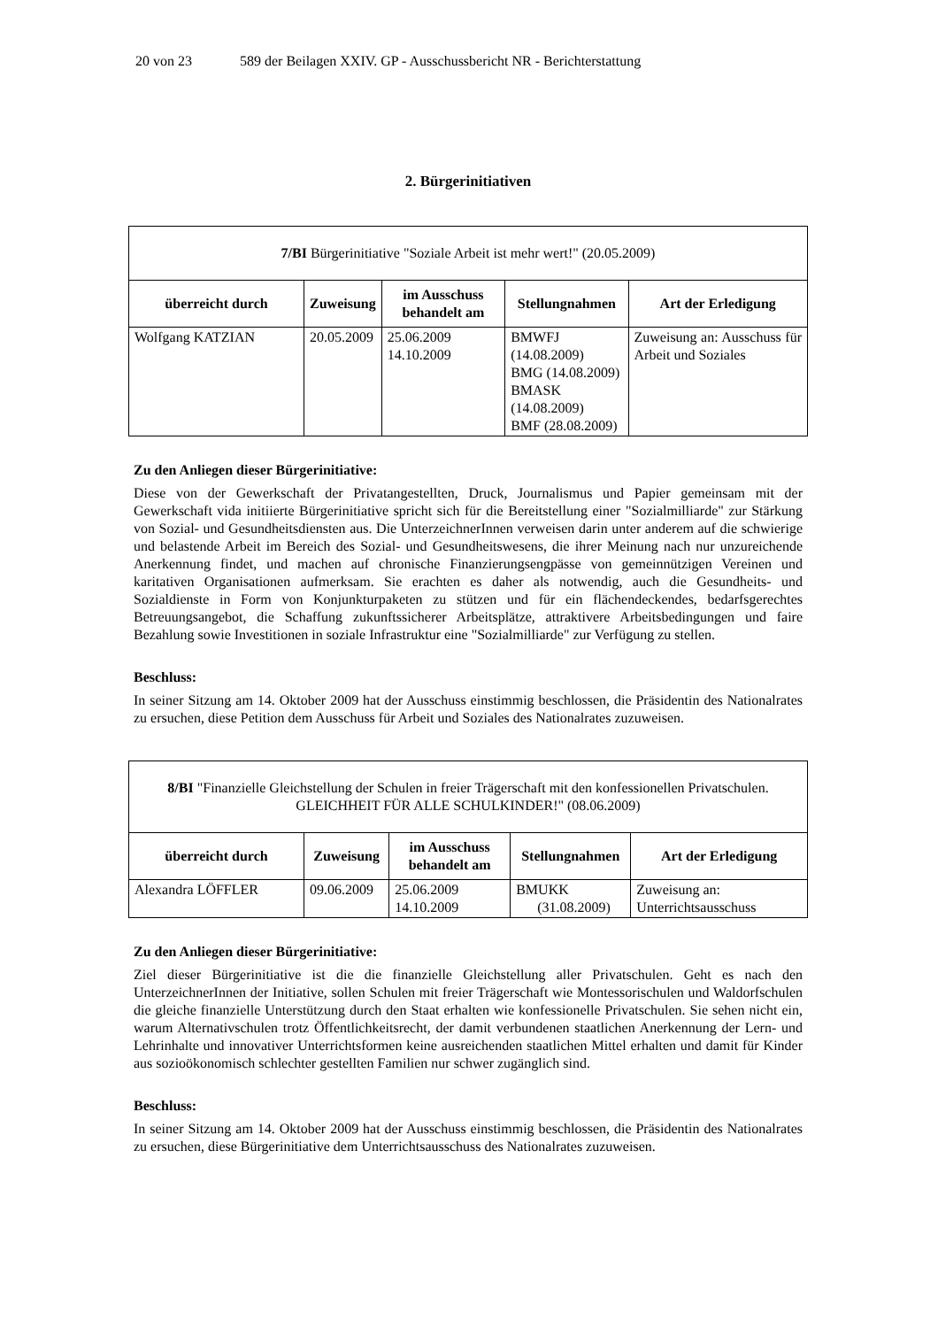20 von 23 589 der Beilagen XXIV. GP - Ausschussbericht NR - Berichterstattung
2. Bürgerinitiativen
| 7/BI Bürgerinitiative "Soziale Arbeit ist mehr wert!" (20.05.2009) | | | | |
| überreicht durch | Zuweisung | im Ausschuss behandelt am | Stellungnahmen | Art der Erledigung |
| Wolfgang KATZIAN | 20.05.2009 | 25.06.2009 14.10.2009 | BMWFJ (14.08.2009) BMG (14.08.2009) BMASK (14.08.2009) BMF (28.08.2009) | Zuweisung an: Ausschuss für Arbeit und Soziales |
Zu den Anliegen dieser Bürgerinitiative:
Diese von der Gewerkschaft der Privatangestellten, Druck, Journalismus und Papier gemeinsam mit der Gewerkschaft vida initiierte Bürgerinitiative spricht sich für die Bereitstellung einer "Sozialmilliarde" zur Stärkung von Sozial- und Gesundheitsdiensten aus. Die UnterzeichnerInnen verweisen darin unter anderem auf die schwierige und belastende Arbeit im Bereich des Sozial- und Gesundheitswesens, die ihrer Meinung nach nur unzureichende Anerkennung findet, und machen auf chronische Finanzierungsengpässe von gemeinnützigen Vereinen und karitativen Organisationen aufmerksam. Sie erachten es daher als notwendig, auch die Gesundheits- und Sozialdienste in Form von Konjunkturpaketen zu stützen und für ein flächendeckendes, bedarfsgerechtes Betreuungsangebot, die Schaffung zukunftssicherer Arbeitsplätze, attraktivere Arbeitsbedingungen und faire Bezahlung sowie Investitionen in soziale Infrastruktur eine "Sozialmilliarde" zur Verfügung zu stellen.
Beschluss:
In seiner Sitzung am 14. Oktober 2009 hat der Ausschuss einstimmig beschlossen, die Präsidentin des Nationalrates zu ersuchen, diese Petition dem Ausschuss für Arbeit und Soziales des Nationalrates zuzuweisen.
| 8/BI "Finanzielle Gleichstellung der Schulen in freier Trägerschaft mit den konfessionellen Privatschulen. GLEICHHEIT FÜR ALLE SCHULKINDER!" (08.06.2009) | | | | |
| überreicht durch | Zuweisung | im Ausschuss behandelt am | Stellungnahmen | Art der Erledigung |
| Alexandra LÖFFLER | 09.06.2009 | 25.06.2009 14.10.2009 | BMUKK (31.08.2009) | Zuweisung an: Unterrichtsausschuss |
Zu den Anliegen dieser Bürgerinitiative:
Ziel dieser Bürgerinitiative ist die die finanzielle Gleichstellung aller Privatschulen. Geht es nach den UnterzeichnerInnen der Initiative, sollen Schulen mit freier Trägerschaft wie Montessorischulen und Waldorfschulen die gleiche finanzielle Unterstützung durch den Staat erhalten wie konfessionelle Privatschulen. Sie sehen nicht ein, warum Alternativschulen trotz Öffentlichkeitsrecht, der damit verbundenen staatlichen Anerkennung der Lern- und Lehrinhalte und innovativer Unterrichtsformen keine ausreichenden staatlichen Mittel erhalten und damit für Kinder aus sozioökonomisch schlechter gestellten Familien nur schwer zugänglich sind.
Beschluss:
In seiner Sitzung am 14. Oktober 2009 hat der Ausschuss einstimmig beschlossen, die Präsidentin des Nationalrates zu ersuchen, diese Bürgerinitiative dem Unterrichtsausschuss des Nationalrates zuzuweisen.